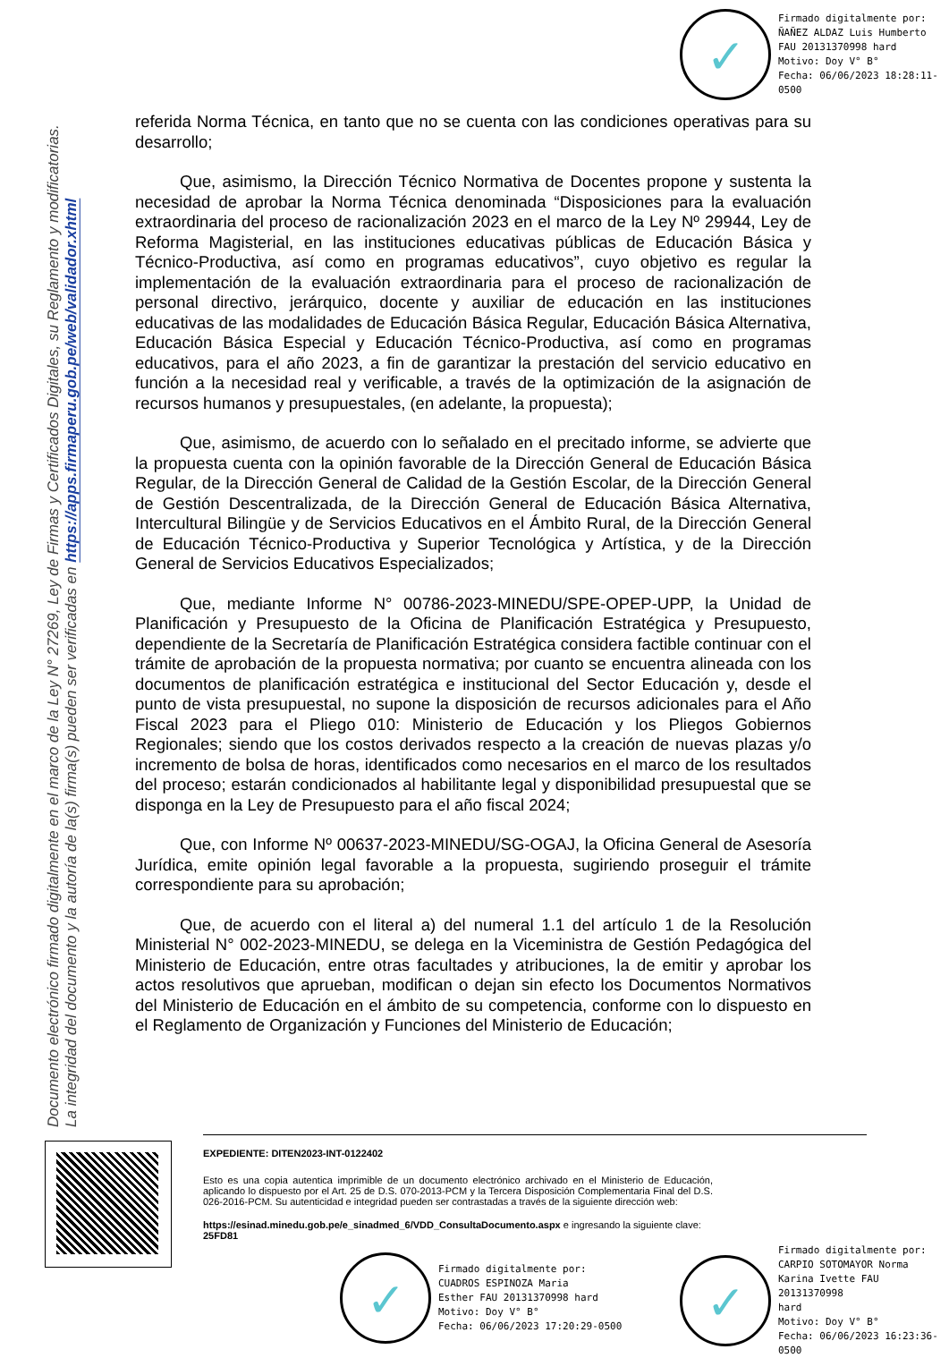✓
Firmado digitalmente por:
ÑAÑEZ ALDAZ Luis Humberto
FAU 20131370998 hard
Motivo: Doy V° B°
Fecha: 06/06/2023 18:28:11-0500
Documento electrónico firmado digitalmente en el marco de la Ley N° 27269, Ley de Firmas y Certificados Digitales, su Reglamento y modificatorias.
La integridad del documento y la autoría de la(s) firma(s) pueden ser verificadas en https://apps.firmaperu.gob.pe/web/validador.xhtml
referida Norma Técnica, en tanto que no se cuenta con las condiciones operativas para su desarrollo;
Que, asimismo, la Dirección Técnico Normativa de Docentes propone y sustenta la necesidad de aprobar la Norma Técnica denominada “Disposiciones para la evaluación extraordinaria del proceso de racionalización 2023 en el marco de la Ley Nº 29944, Ley de Reforma Magisterial, en las instituciones educativas públicas de Educación Básica y Técnico-Productiva, así como en programas educativos”, cuyo objetivo es regular la implementación de la evaluación extraordinaria para el proceso de racionalización de personal directivo, jerárquico, docente y auxiliar de educación en las instituciones educativas de las modalidades de Educación Básica Regular, Educación Básica Alternativa, Educación Básica Especial y Educación Técnico-Productiva, así como en programas educativos, para el año 2023, a fin de garantizar la prestación del servicio educativo en función a la necesidad real y verificable, a través de la optimización de la asignación de recursos humanos y presupuestales, (en adelante, la propuesta);
Que, asimismo, de acuerdo con lo señalado en el precitado informe, se advierte que la propuesta cuenta con la opinión favorable de la Dirección General de Educación Básica Regular, de la Dirección General de Calidad de la Gestión Escolar, de la Dirección General de Gestión Descentralizada, de la Dirección General de Educación Básica Alternativa, Intercultural Bilingüe y de Servicios Educativos en el Ámbito Rural, de la Dirección General de Educación Técnico-Productiva y Superior Tecnológica y Artística, y de la Dirección General de Servicios Educativos Especializados;
Que, mediante Informe N° 00786-2023-MINEDU/SPE-OPEP-UPP, la Unidad de Planificación y Presupuesto de la Oficina de Planificación Estratégica y Presupuesto, dependiente de la Secretaría de Planificación Estratégica considera factible continuar con el trámite de aprobación de la propuesta normativa; por cuanto se encuentra alineada con los documentos de planificación estratégica e institucional del Sector Educación y, desde el punto de vista presupuestal, no supone la disposición de recursos adicionales para el Año Fiscal 2023 para el Pliego 010: Ministerio de Educación y los Pliegos Gobiernos Regionales; siendo que los costos derivados respecto a la creación de nuevas plazas y/o incremento de bolsa de horas, identificados como necesarios en el marco de los resultados del proceso; estarán condicionados al habilitante legal y disponibilidad presupuestal que se disponga en la Ley de Presupuesto para el año fiscal 2024;
Que, con Informe Nº 00637-2023-MINEDU/SG-OGAJ, la Oficina General de Asesoría Jurídica, emite opinión legal favorable a la propuesta, sugiriendo proseguir el trámite correspondiente para su aprobación;
Que, de acuerdo con el literal a) del numeral 1.1 del artículo 1 de la Resolución Ministerial N° 002-2023-MINEDU, se delega en la Viceministra de Gestión Pedagógica del Ministerio de Educación, entre otras facultades y atribuciones, la de emitir y aprobar los actos resolutivos que aprueban, modifican o dejan sin efecto los Documentos Normativos del Ministerio de Educación en el ámbito de su competencia, conforme con lo dispuesto en el Reglamento de Organización y Funciones del Ministerio de Educación;
EXPEDIENTE: DITEN2023-INT-0122402
Esto es una copia autentica imprimible de un documento electrónico archivado en el Ministerio de Educación, aplicando lo dispuesto por el Art. 25 de D.S. 070-2013-PCM y la Tercera Disposición Complementaria Final del D.S. 026-2016-PCM. Su autenticidad e integridad pueden ser contrastadas a través de la siguiente dirección web:
https://esinad.minedu.gob.pe/e_sinadmed_6/VDD_ConsultaDocumento.aspx e ingresando la siguiente clave: 25FD81
✓
Firmado digitalmente por:
CUADROS ESPINOZA Maria
Esther FAU 20131370998 hard
Motivo: Doy V° B°
Fecha: 06/06/2023 17:20:29-0500
✓
Firmado digitalmente por:
CARPIO SOTOMAYOR Norma
Karina Ivette FAU 20131370998
hard
Motivo: Doy V° B°
Fecha: 06/06/2023 16:23:36-0500